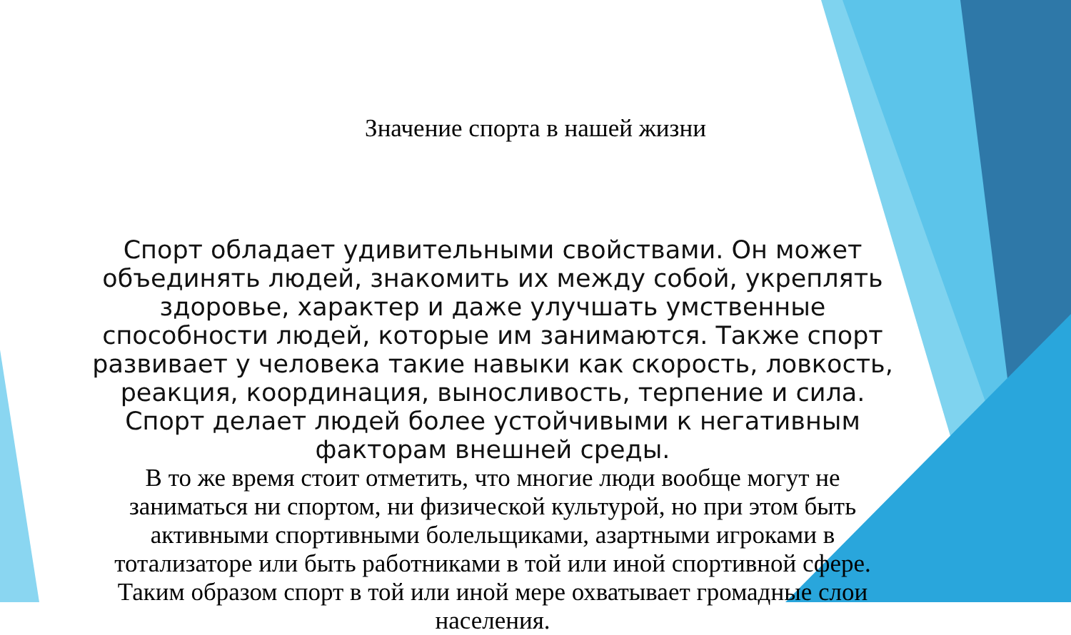Значение спорта в нашей жизни
Спорт обладает удивительными свойствами. Он может объединять людей, знакомить их между собой, укреплять здоровье, характер и даже улучшать умственные способности людей, которые им занимаются. Также спорт развивает у человека такие навыки как скорость, ловкость, реакция, координация, выносливость, терпение и сила. Спорт делает людей более устойчивыми к негативным факторам внешней среды.
В то же время стоит отметить, что многие люди вообще могут не заниматься ни спортом, ни физической культурой, но при этом быть активными спортивными болельщиками, азартными игроками в тотализаторе или быть работниками в той или иной спортивной сфере. Таким образом спорт в той или иной мере охватывает громадные слои населения.